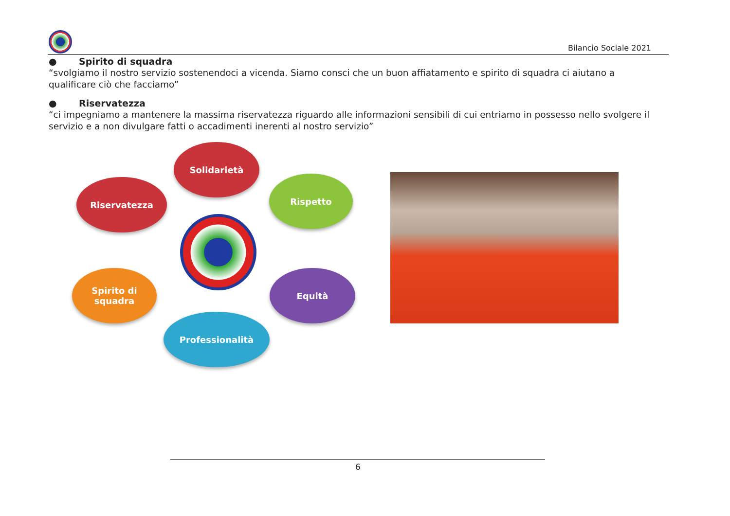Bilancio Sociale 2021
● Spirito di squadra
“svolgiamo il nostro servizio sostenendoci a vicenda. Siamo consci che un buon affiatamento e spirito di squadra ci aiutano a qualificare ciò che facciamo”
● Riservatezza
“ci impegniamo a mantenere la massima riservatezza riguardo alle informazioni sensibili di cui entriamo in possesso nello svolgere il servizio e a non divulgare fatti o accadimenti inerenti al nostro servizio”
Solidarietà
Riservatezza Rispetto
Equità
Professionalità
Spirito di
squadra
6